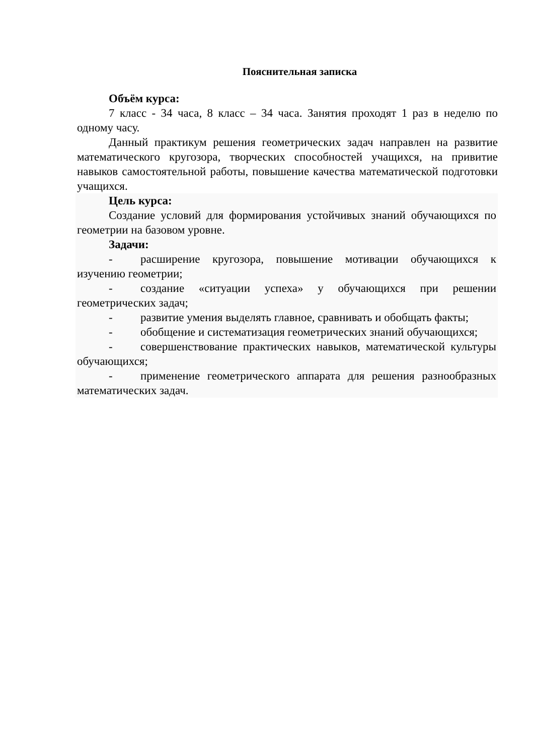Пояснительная записка
Объём курса:
7 класс - 34 часа, 8 класс – 34 часа. Занятия проходят 1 раз в неделю по одному часу.
Данный практикум решения геометрических задач направлен на развитие математического кругозора, творческих способностей учащихся, на привитие навыков самостоятельной работы, повышение качества математической подготовки учащихся.
Цель курса:
Создание условий для формирования устойчивых знаний обучающихся по геометрии на базовом уровне.
Задачи:
- расширение кругозора, повышение мотивации обучающихся к изучению геометрии;
- создание «ситуации успеха» у обучающихся при решении геометрических задач;
- развитие умения выделять главное, сравнивать и обобщать факты;
- обобщение и систематизация геометрических знаний обучающихся;
- совершенствование практических навыков, математической культуры обучающихся;
- применение геометрического аппарата для решения разнообразных математических задач.